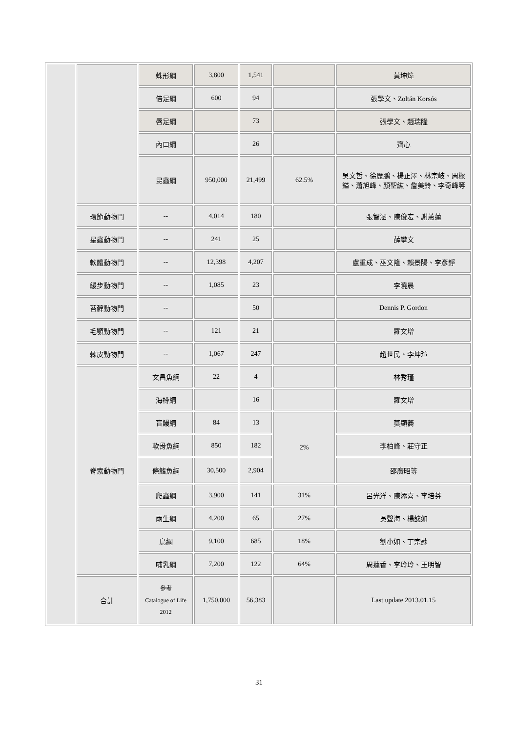| | | 蛛形綱 | 3,800 | 1,541 | | 黃坤煒 |
| | | 倍足綱 | 600 | 94 | | 張學文、Zoltán Korsós |
| | | 唇足綱 | | 73 | | 張學文、趙瑞隆 |
| | | 內口綱 | | 26 | | 齊心 |
| | | 昆蟲綱 | 950,000 | 21,499 | 62.5% | 吳文哲、徐歷鵬、楊正澤、林宗岐、周樑鎰、蕭旭峰、顏聖紘、詹美鈴、李奇峰等 |
| | 環節動物門 | -- | 4,014 | 180 | | 張智涵、陳俊宏、謝蕙蓮 |
| | 星蟲動物門 | -- | 241 | 25 | | 薛攀文 |
| | 軟體動物門 | -- | 12,398 | 4,207 | | 盧重成、巫文隆、賴景陽、李彥錚 |
| | 緩步動物門 | -- | 1,085 | 23 | | 李曉晨 |
| | 苔蘚動物門 | -- | | 50 | | Dennis P. Gordon |
| | 毛顎動物門 | -- | 121 | 21 | | 羅文增 |
| | 棘皮動物門 | -- | 1,067 | 247 | | 趙世民、李坤瑄 |
| | 脊索動物門 | 文昌魚綱 | 22 | 4 | | 林秀瑾 |
| | | 海樽綱 | | 16 | | 羅文增 |
| | | 盲鰻綱 | 84 | 13 | 2% | 莫顯蕎 |
| | | 軟骨魚綱 | 850 | 182 | | 李柏峰、莊守正 |
| | | 條鰭魚綱 | 30,500 | 2,904 | | 邵廣昭等 |
| | | 爬蟲綱 | 3,900 | 141 | 31% | 呂光洋、陳添喜、李培芬 |
| | | 兩生綱 | 4,200 | 65 | 27% | 吳聲海、楊懿如 |
| | | 鳥綱 | 9,100 | 685 | 18% | 劉小如、丁宗蘇 |
| | | 哺乳綱 | 7,200 | 122 | 64% | 周蓮香、李玲玲、王明智 |
| | 合計 | 參考 Catalogue of Life 2012 | 1,750,000 | 56,383 | | Last update 2013.01.15 |
31